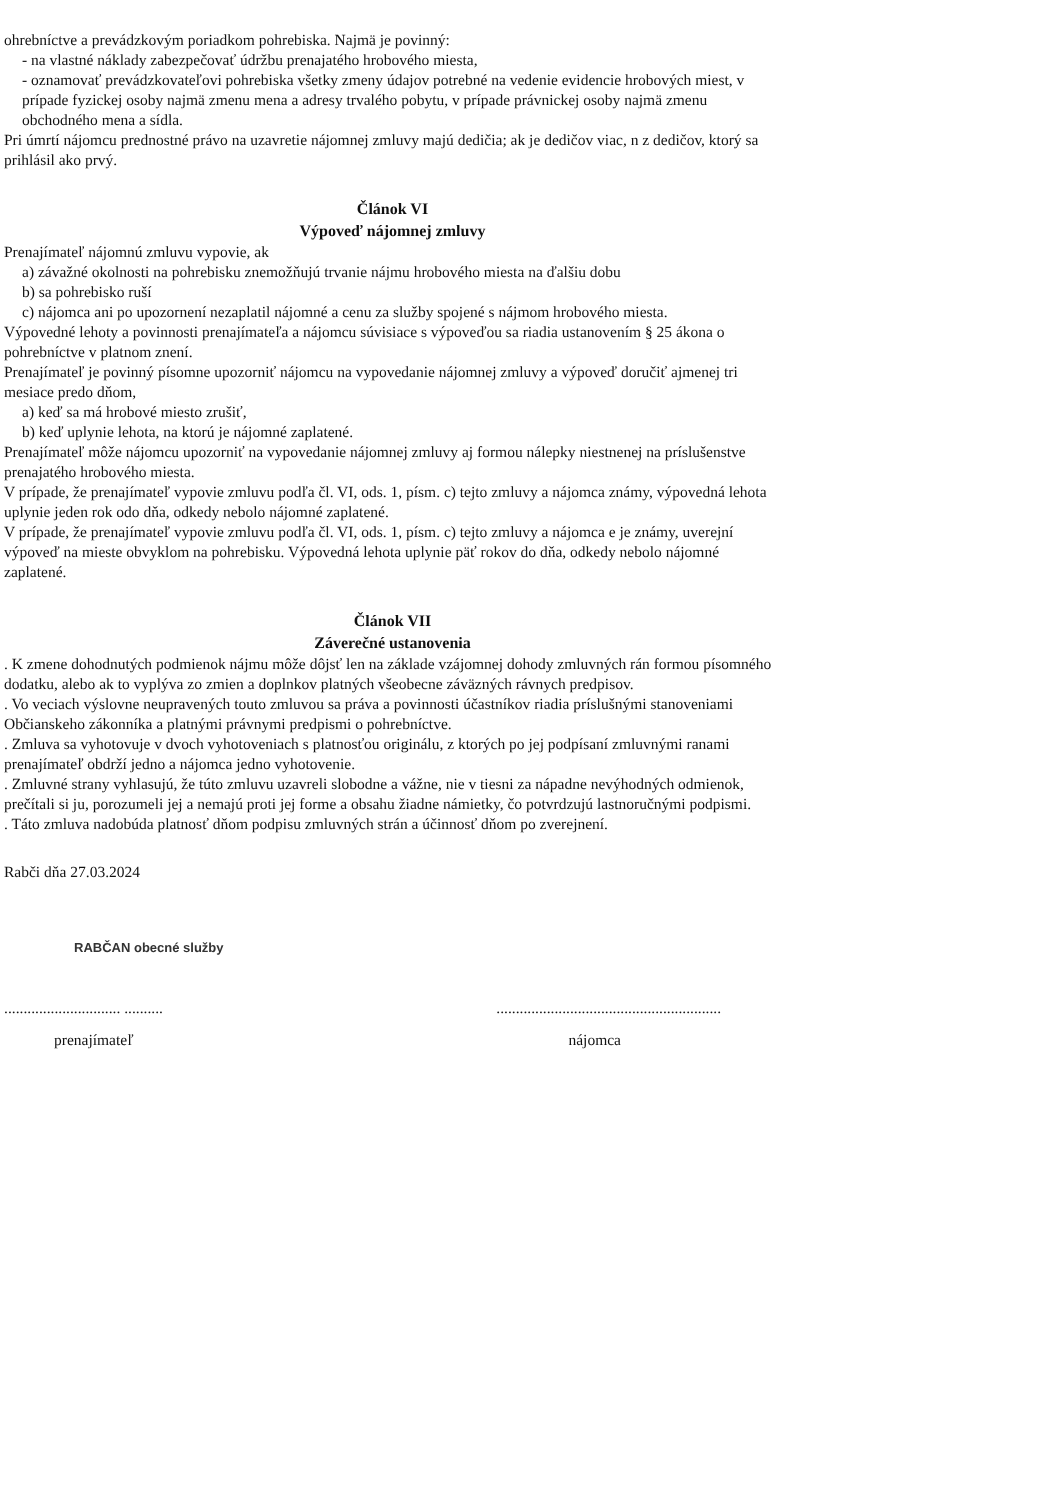ohrebníctve a prevádzkovým poriadkom pohrebiska. Najmä je povinný:
- na vlastné náklady zabezpečovať údržbu prenajatého hrobového miesta,
- oznamovať prevádzkovateľovi pohrebiska všetky zmeny údajov potrebné na vedenie evidencie hrobových miest, v prípade fyzickej osoby najmä zmenu mena a adresy trvalého pobytu, v prípade právnickej osoby najmä zmenu obchodného mena a sídla.
Pri úmrtí nájomcu prednostné právo na uzavretie nájomnej zmluvy majú dedičia; ak je dedičov viac, n z dedičov, ktorý sa prihlásil ako prvý.
Článok VI
Výpoveď nájomnej zmluvy
Prenajímateľ nájomnú zmluvu vypovie, ak
a) závažné okolnosti na pohrebisku znemožňujú trvanie nájmu hrobového miesta na ďalšiu dobu
b) sa pohrebisko ruší
c) nájomca ani po upozornení nezaplatil nájomné a cenu za služby spojené s nájmom hrobového miesta.
Výpovedné lehoty a povinnosti prenajímateľa a nájomcu súvisiace s výpoveďou sa riadia ustanovením § 25 ákona o pohrebníctve v platnom znení.
Prenajímateľ je povinný písomne upozorniť nájomcu na vypovedanie nájomnej zmluvy a výpoveď doručiť ajmenej tri mesiace predo dňom,
a) keď sa má hrobové miesto zrušiť,
b) keď uplynie lehota, na ktorú je nájomné zaplatené.
Prenajímateľ môže nájomcu upozorniť na vypovedanie nájomnej zmluvy aj formou nálepky niestnenej na príslušenstve prenajatého hrobového miesta.
V prípade, že prenajímateľ vypovie zmluvu podľa čl. VI, ods. 1, písm. c) tejto zmluvy a nájomca známy, výpovedná lehota uplynie jeden rok odo dňa, odkedy nebolo nájomné zaplatené.
V prípade, že prenajímateľ vypovie zmluvu podľa čl. VI, ods. 1, písm. c) tejto zmluvy a nájomca e je známy, uverejní výpoveď na mieste obvyklom na pohrebisku. Výpovedná lehota uplynie päť rokov do dňa, odkedy nebolo nájomné zaplatené.
Článok VII
Záverečné ustanovenia
. K zmene dohodnutých podmienok nájmu môže dôjsť len na základe vzájomnej dohody zmluvných rán formou písomného dodatku, alebo ak to vyplýva zo zmien a doplnkov platných všeobecne záväzných rávnych predpisov.
. Vo veciach výslovne neupravených touto zmluvou sa práva a povinnosti účastníkov riadia príslušnými stanoveniami Občianskeho zákonníka a platnými právnymi predpismi o pohrebníctve.
. Zmluva sa vyhotovuje v dvoch vyhotoveniach s platnosťou originálu, z ktorých po jej podpísaní zmluvnými ranami prenajímateľ obdrží jedno a nájomca jedno vyhotovenie.
. Zmluvné strany vyhlasujú, že túto zmluvu uzavreli slobodne a vážne, nie v tiesni za nápadne nevýhodných odmienok, prečítali si ju, porozumeli jej a nemajú proti jej forme a obsahu žiadne námietky, čo potvrdzujú lastnoručnými podpismi.
. Táto zmluva nadobúda platnosť dňom podpisu zmluvných strán a účinnosť dňom po zverejnení.
Rabči dňa 27.03.2024
RABČAN obecné služby
.............................. ....................................................................
prenajímateľ nájomca